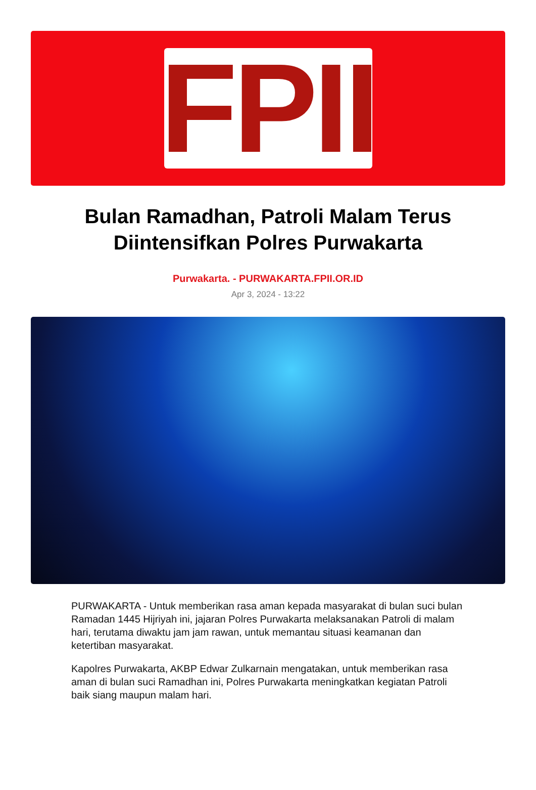FPII
Bulan Ramadhan, Patroli Malam Terus Diintensifkan Polres Purwakarta
Purwakarta. - PURWAKARTA.FPII.OR.ID
Apr 3, 2024 - 13:22
PURWAKARTA - Untuk memberikan rasa aman kepada masyarakat di bulan suci bulan Ramadan 1445 Hijriyah ini, jajaran Polres Purwakarta melaksanakan Patroli di malam hari, terutama diwaktu jam jam rawan, untuk memantau situasi keamanan dan ketertiban masyarakat.
Kapolres Purwakarta, AKBP Edwar Zulkarnain mengatakan, untuk memberikan rasa aman di bulan suci Ramadhan ini, Polres Purwakarta meningkatkan kegiatan Patroli baik siang maupun malam hari.